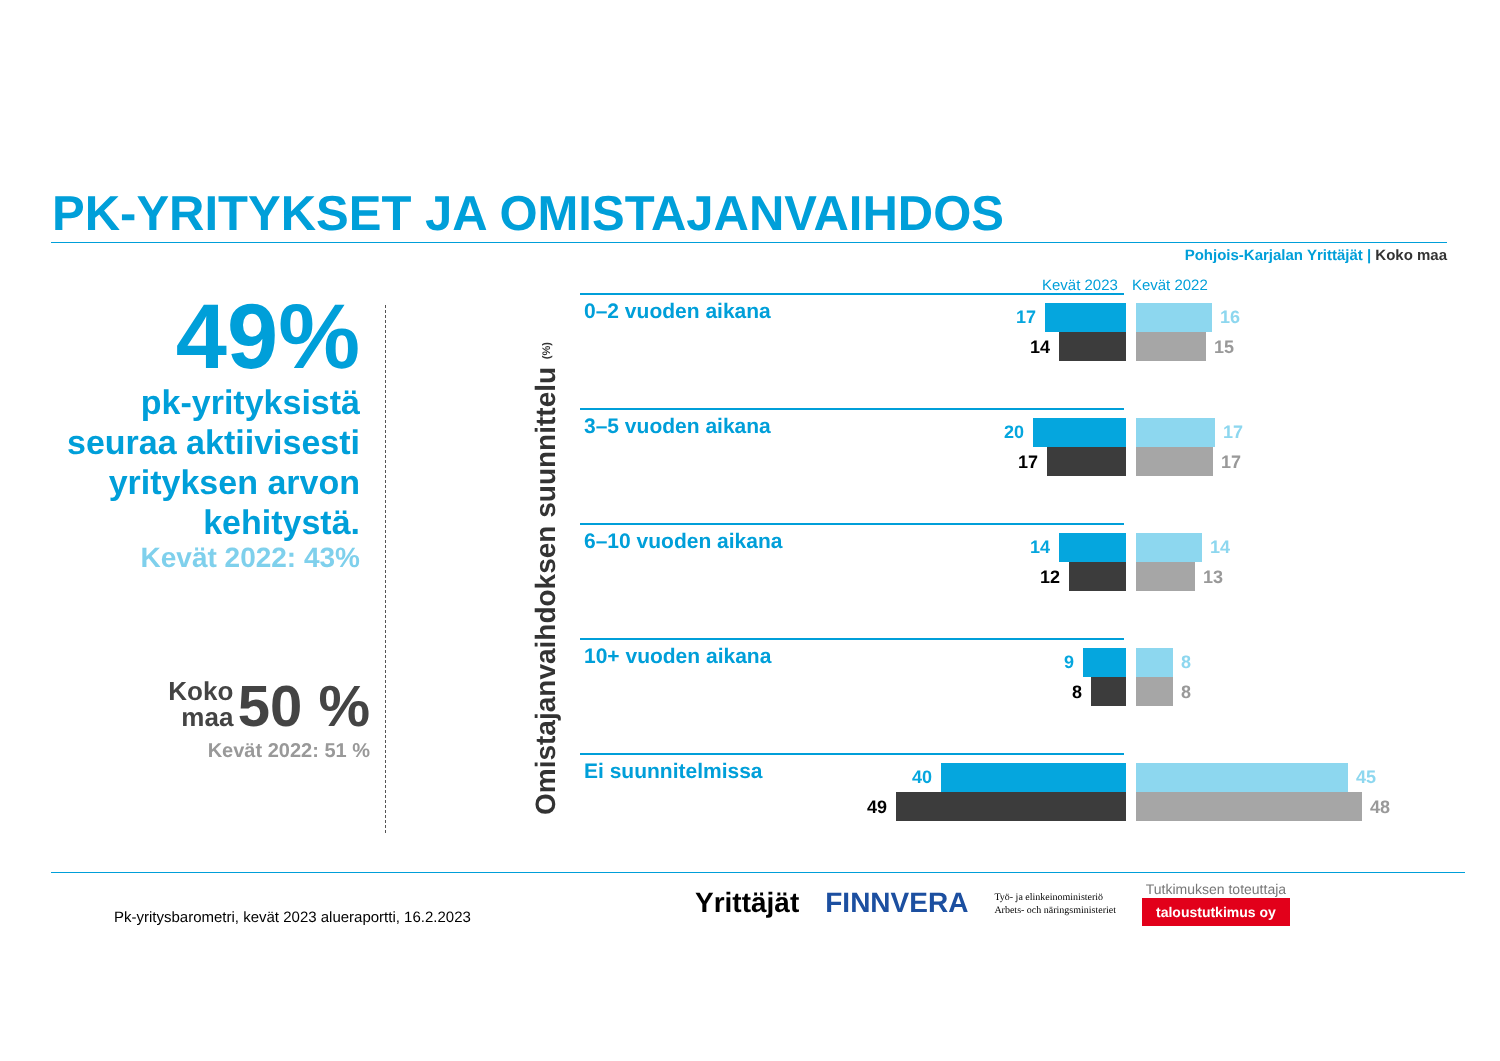PK-YRITYKSET JA OMISTAJANVAIHDOS
Pohjois-Karjalan Yrittäjät | Koko maa
49%
pk-yrityksistä seuraa aktiivisesti yrityksen arvon kehitystä.
Kevät 2022: 43%
Koko
maa 50 %
Kevät 2022: 51 %
Omistajanvaihdoksen suunnittelu (%)
Kevät 2023 Kevät 2022
0–2 vuoden aikana 17
14
16
15
3–5 vuoden aikana 20
17
17
17
6–10 vuoden aikana 14
12
14
13
10+ vuoden aikana 9
8
8
8
Ei suunnitelmissa 40
49
45
48
Pk-yritysbarometri, kevät 2023 alueraportti, 16.2.2023
Yrittäjät FINNVERA Työ- ja elinkeinoministeriö
Arbets- och näringsministeriet Tutkimuksen toteuttaja
taloustutkimus oy